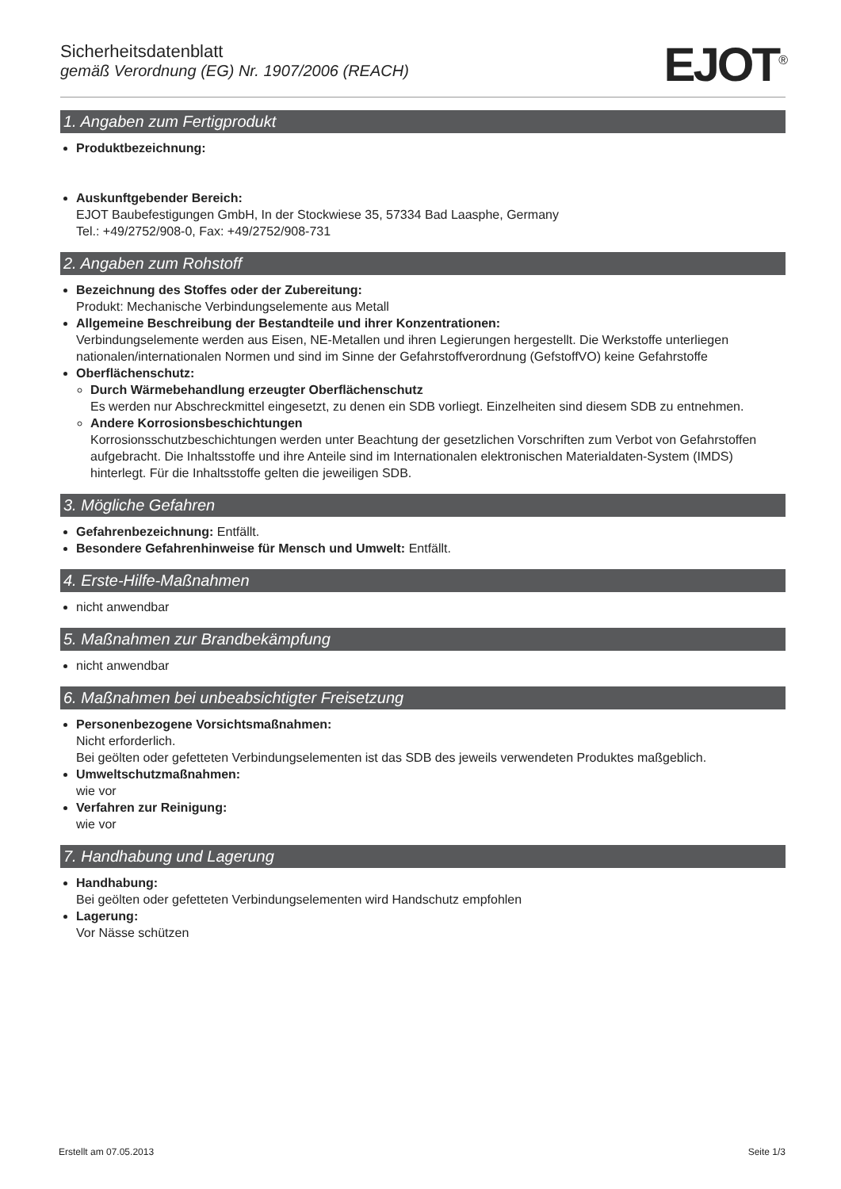Sicherheitsdatenblatt
gemäß Verordnung (EG) Nr. 1907/2006 (REACH)
EJOT<sup>®</sup>
1. Angaben zum Fertigprodukt
Produktbezeichnung:
Auskunftgebender Bereich:
EJOT Baubefestigungen GmbH, In der Stockwiese 35, 57334 Bad Laasphe, Germany
Tel.: +49/2752/908-0, Fax: +49/2752/908-731
2. Angaben zum Rohstoff
Bezeichnung des Stoffes oder der Zubereitung:
Produkt: Mechanische Verbindungselemente aus Metall
Allgemeine Beschreibung der Bestandteile und ihrer Konzentrationen:
Verbindungselemente werden aus Eisen, NE-Metallen und ihren Legierungen hergestellt. Die Werkstoffe unterliegen nationalen/internationalen Normen und sind im Sinne der Gefahrstoffverordnung (GefstoffVO) keine Gefahrstoffe
Oberflächenschutz:
Durch Wärmebehandlung erzeugter Oberflächenschutz
Es werden nur Abschreckmittel eingesetzt, zu denen ein SDB vorliegt. Einzelheiten sind diesem SDB zu entnehmen.
Andere Korrosionsbeschichtungen
Korrosionsschutzbeschichtungen werden unter Beachtung der gesetzlichen Vorschriften zum Verbot von Gefahrstoffen aufgebracht. Die Inhaltsstoffe und ihre Anteile sind im Internationalen elektronischen Materialdaten-System (IMDS) hinterlegt. Für die Inhaltsstoffe gelten die jeweiligen SDB.
3. Mögliche Gefahren
Gefahrenbezeichnung: Entfällt.
Besondere Gefahrenhinweise für Mensch und Umwelt: Entfällt.
4. Erste-Hilfe-Maßnahmen
nicht anwendbar
5. Maßnahmen zur Brandbekämpfung
nicht anwendbar
6. Maßnahmen bei unbeabsichtigter Freisetzung
Personenbezogene Vorsichtsmaßnahmen:
Nicht erforderlich.
Bei geölten oder gefetteten Verbindungselementen ist das SDB des jeweils verwendeten Produktes maßgeblich.
Umweltschutzmaßnahmen:
wie vor
Verfahren zur Reinigung:
wie vor
7. Handhabung und Lagerung
Handhabung:
Bei geölten oder gefetteten Verbindungselementen wird Handschutz empfohlen
Lagerung:
Vor Nässe schützen
Erstellt am 07.05.2013 Seite 1/3